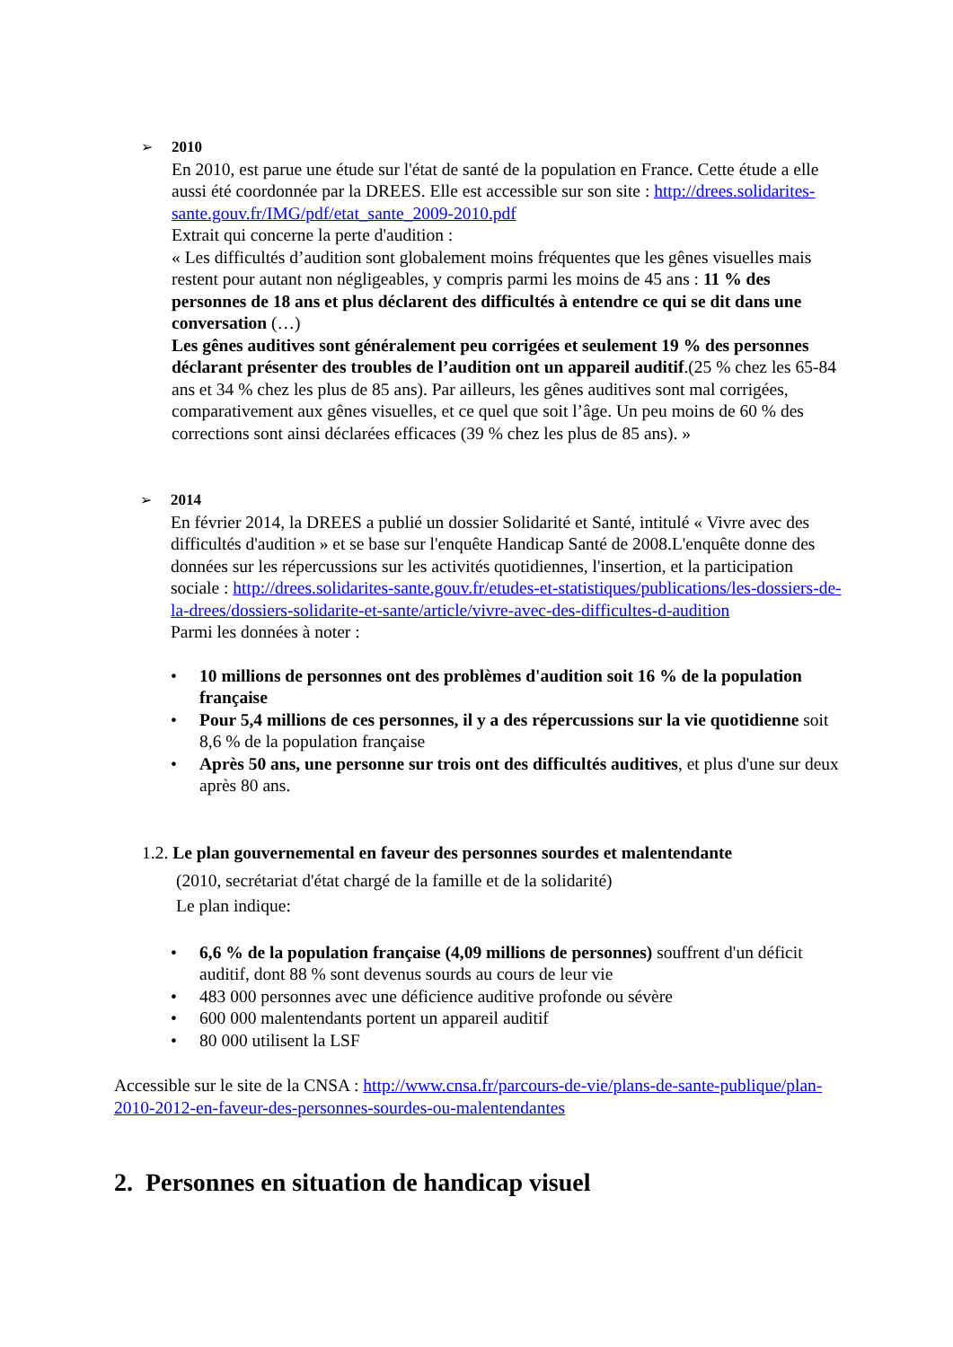➢
2010
En 2010, est parue une étude sur l'état de santé de la population en France. Cette étude a elle aussi été coordonnée par la DREES. Elle est accessible sur son site : http://drees.solidarites-sante.gouv.fr/IMG/pdf/etat_sante_2009-2010.pdf
Extrait qui concerne la perte d'audition :
« Les difficultés d’audition sont globalement moins fréquentes que les gênes visuelles mais restent pour autant non négligeables, y compris parmi les moins de 45 ans : 11 % des personnes de 18 ans et plus déclarent des difficultés à entendre ce qui se dit dans une conversation (…)
Les gênes auditives sont généralement peu corrigées et seulement 19 % des personnes déclarant présenter des troubles de l’audition ont un appareil auditif.(25 % chez les 65-84 ans et 34 % chez les plus de 85 ans). Par ailleurs, les gênes auditives sont mal corrigées, comparativement aux gênes visuelles, et ce quel que soit l’âge. Un peu moins de 60 % des corrections sont ainsi déclarées efficaces (39 % chez les plus de 85 ans). »
➢
2014
En février 2014, la DREES a publié un dossier Solidarité et Santé, intitulé « Vivre avec des difficultés d'audition » et se base sur l'enquête Handicap Santé de 2008.L'enquête donne des données sur les répercussions sur les activités quotidiennes, l'insertion, et la participation sociale : http://drees.solidarites-sante.gouv.fr/etudes-et-statistiques/publications/les-dossiers-de-la-drees/dossiers-solidarite-et-sante/article/vivre-avec-des-difficultes-d-audition
Parmi les données à noter :
• 10 millions de personnes ont des problèmes d'audition soit 16 % de la population française
• Pour 5,4 millions de ces personnes, il y a des répercussions sur la vie quotidienne soit 8,6 % de la population française
• Après 50 ans, une personne sur trois ont des difficultés auditives, et plus d'une sur deux après 80 ans.
1.2. Le plan gouvernemental en faveur des personnes sourdes et malentendante
(2010, secrétariat d'état chargé de la famille et de la solidarité)
Le plan indique:
• 6,6 % de la population française (4,09 millions de personnes) souffrent d'un déficit auditif, dont 88 % sont devenus sourds au cours de leur vie
• 483 000 personnes avec une déficience auditive profonde ou sévère
• 600 000 malentendants portent un appareil auditif
• 80 000 utilisent la LSF
Accessible sur le site de la CNSA : http://www.cnsa.fr/parcours-de-vie/plans-de-sante-publique/plan-2010-2012-en-faveur-des-personnes-sourdes-ou-malentendantes
2. Personnes en situation de handicap visuel